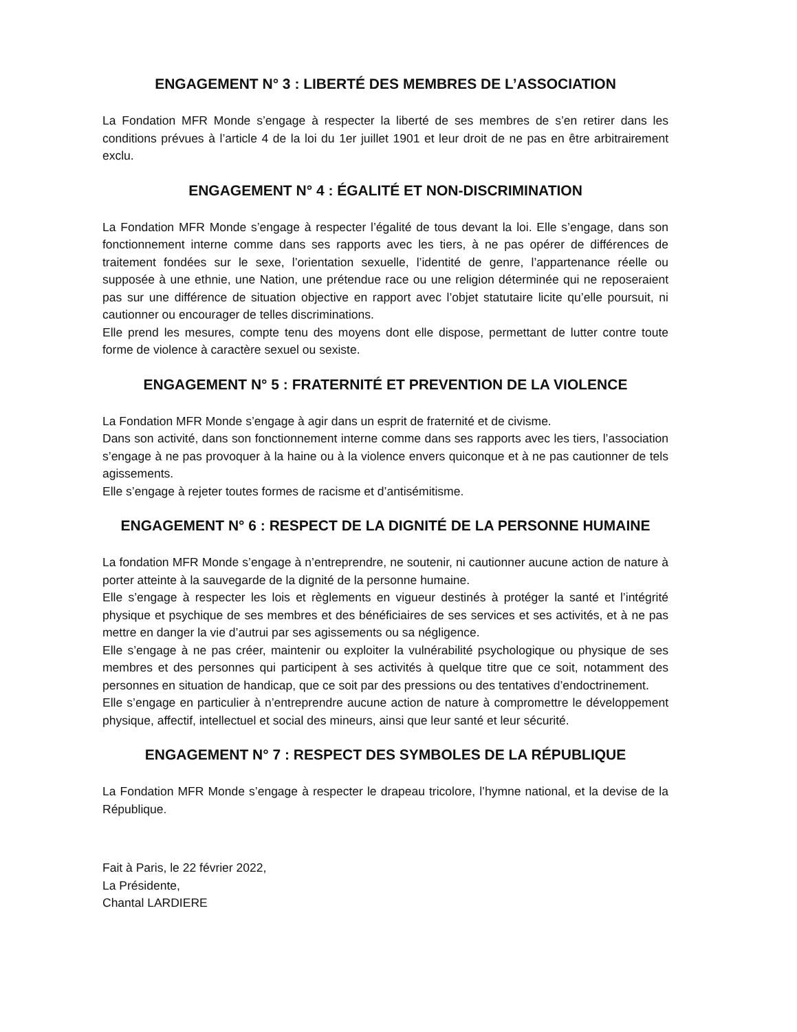ENGAGEMENT N° 3 : LIBERTÉ DES MEMBRES DE L’ASSOCIATION
La Fondation MFR Monde s’engage à respecter la liberté de ses membres de s’en retirer dans les conditions prévues à l’article 4 de la loi du 1er juillet 1901 et leur droit de ne pas en être arbitrairement exclu.
ENGAGEMENT N° 4 : ÉGALITÉ ET NON-DISCRIMINATION
La Fondation MFR Monde s’engage à respecter l’égalité de tous devant la loi. Elle s’engage, dans son fonctionnement interne comme dans ses rapports avec les tiers, à ne pas opérer de différences de traitement fondées sur le sexe, l’orientation sexuelle, l’identité de genre, l’appartenance réelle ou supposée à une ethnie, une Nation, une prétendue race ou une religion déterminée qui ne reposeraient pas sur une différence de situation objective en rapport avec l’objet statutaire licite qu’elle poursuit, ni cautionner ou encourager de telles discriminations.
Elle prend les mesures, compte tenu des moyens dont elle dispose, permettant de lutter contre toute forme de violence à caractère sexuel ou sexiste.
ENGAGEMENT N° 5 : FRATERNITÉ ET PREVENTION DE LA VIOLENCE
La Fondation MFR Monde s’engage à agir dans un esprit de fraternité et de civisme.
Dans son activité, dans son fonctionnement interne comme dans ses rapports avec les tiers, l’association s’engage à ne pas provoquer à la haine ou à la violence envers quiconque et à ne pas cautionner de tels agissements.
Elle s’engage à rejeter toutes formes de racisme et d’antisémitisme.
ENGAGEMENT N° 6 : RESPECT DE LA DIGNITÉ DE LA PERSONNE HUMAINE
La fondation MFR Monde s’engage à n’entreprendre, ne soutenir, ni cautionner aucune action de nature à porter atteinte à la sauvegarde de la dignité de la personne humaine.
Elle s’engage à respecter les lois et règlements en vigueur destinés à protéger la santé et l’intégrité physique et psychique de ses membres et des bénéficiaires de ses services et ses activités, et à ne pas mettre en danger la vie d’autrui par ses agissements ou sa négligence.
Elle s’engage à ne pas créer, maintenir ou exploiter la vulnérabilité psychologique ou physique de ses membres et des personnes qui participent à ses activités à quelque titre que ce soit, notamment des personnes en situation de handicap, que ce soit par des pressions ou des tentatives d’endoctrinement.
Elle s’engage en particulier à n’entreprendre aucune action de nature à compromettre le développement physique, affectif, intellectuel et social des mineurs, ainsi que leur santé et leur sécurité.
ENGAGEMENT N° 7 : RESPECT DES SYMBOLES DE LA RÉPUBLIQUE
La Fondation MFR Monde s’engage à respecter le drapeau tricolore, l’hymne national, et la devise de la République.
Fait à Paris, le 22 février 2022,
La Présidente,
Chantal LARDIERE